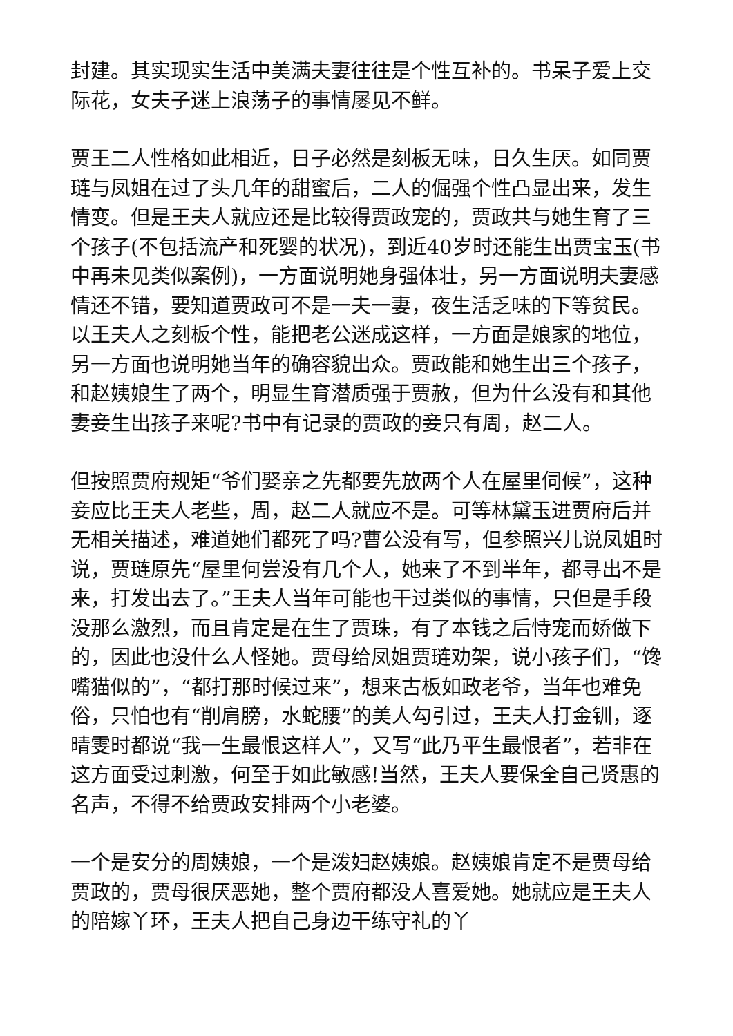封建。其实现实生活中美满夫妻往往是个性互补的。书呆子爱上交际花，女夫子迷上浪荡子的事情屡见不鲜。
贾王二人性格如此相近，日子必然是刻板无味，日久生厌。如同贾琏与凤姐在过了头几年的甜蜜后，二人的倔强个性凸显出来，发生情变。但是王夫人就应还是比较得贾政宠的，贾政共与她生育了三个孩子(不包括流产和死婴的状况)，到近40岁时还能生出贾宝玉(书中再未见类似案例)，一方面说明她身强体壮，另一方面说明夫妻感情还不错，要知道贾政可不是一夫一妻，夜生活乏味的下等贫民。以王夫人之刻板个性，能把老公迷成这样，一方面是娘家的地位，另一方面也说明她当年的确容貌出众。贾政能和她生出三个孩子，和赵姨娘生了两个，明显生育潜质强于贾赦，但为什么没有和其他妻妾生出孩子来呢?书中有记录的贾政的妾只有周，赵二人。
但按照贾府规矩“爷们娶亲之先都要先放两个人在屋里伺候”，这种妾应比王夫人老些，周，赵二人就应不是。可等林黛玉进贾府后并无相关描述，难道她们都死了吗?曹公没有写，但参照兴儿说凤姐时说，贾琏原先“屋里何尝没有几个人，她来了不到半年，都寻出不是来，打发出去了。”王夫人当年可能也干过类似的事情，只但是手段没那么激烈，而且肯定是在生了贾珠，有了本钱之后恃宠而娇做下的，因此也没什么人怪她。贾母给凤姐贾琏劝架，说小孩子们，“馋嘴猫似的”，“都打那时候过来”，想来古板如政老爷，当年也难免俗，只怕也有“削肩膀，水蛇腰”的美人勾引过，王夫人打金钏，逐晴雯时都说“我一生最恨这样人”，又写“此乃平生最恨者”，若非在这方面受过刺激，何至于如此敏感!当然，王夫人要保全自己贤惠的名声，不得不给贾政安排两个小老婆。
一个是安分的周姨娘，一个是泼妇赵姨娘。赵姨娘肯定不是贾母给贾政的，贾母很厌恶她，整个贾府都没人喜爱她。她就应是王夫人的陪嫁丫环，王夫人把自己身边干练守礼的丫